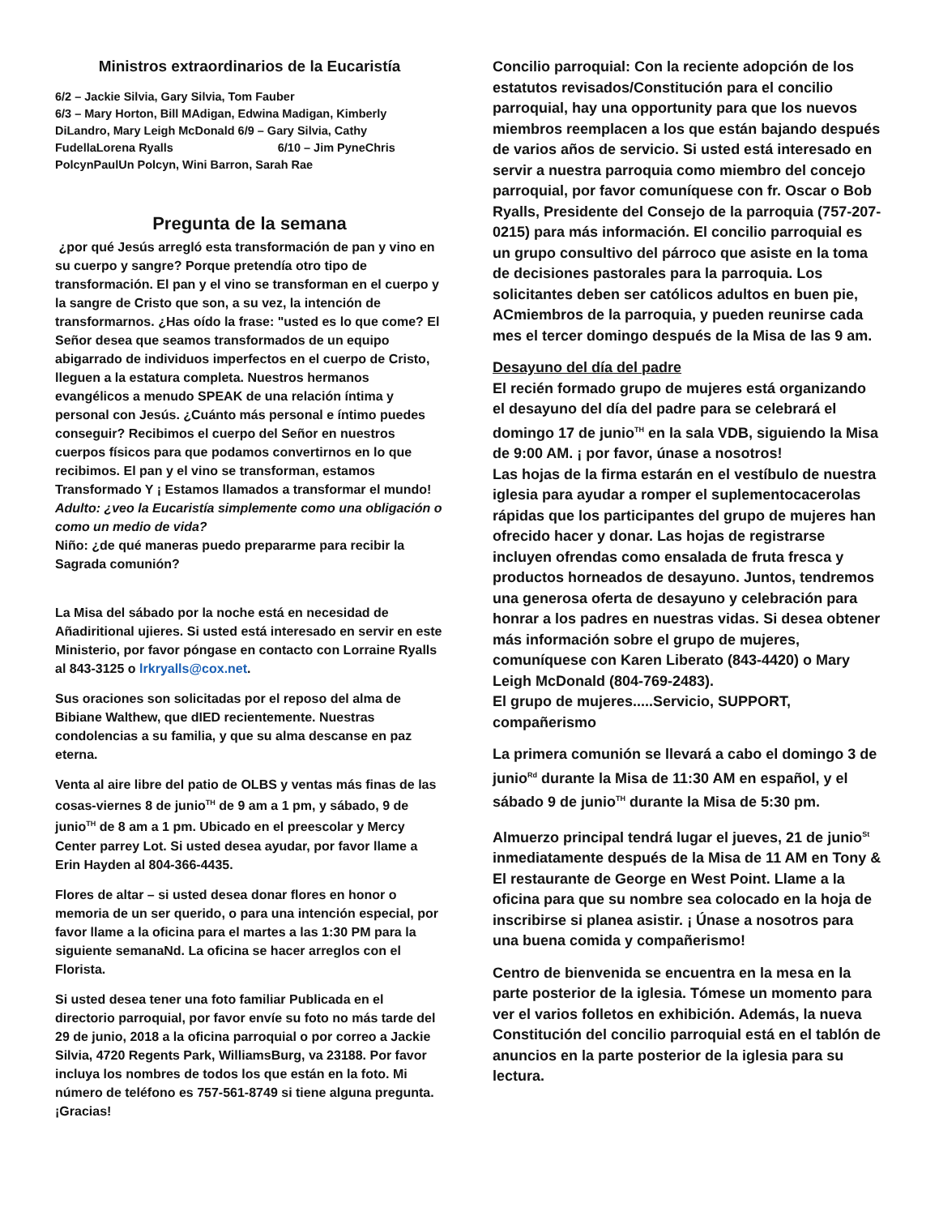Ministros extraordinarios de la Eucaristía
6/2 – Jackie Silvia, Gary Silvia, Tom Fauber
6/3 – Mary Horton, Bill MAdigan, Edwina Madigan, Kimberly DiLandro, Mary Leigh McDonald 6/9 – Gary Silvia, Cathy FudellaLorena Ryalls 6/10 – Jim PyneChris PolcynPaulUn Polcyn, Wini Barron, Sarah Rae
Pregunta de la semana
¿por qué Jesús arregló esta transformación de pan y vino en su cuerpo y sangre? Porque pretendía otro tipo de transformación. El pan y el vino se transforman en el cuerpo y la sangre de Cristo que son, a su vez, la intención de transformarnos. ¿Has oído la frase: "usted es lo que come? El Señor desea que seamos transformados de un equipo abigarrado de individuos imperfectos en el cuerpo de Cristo, lleguen a la estatura completa. Nuestros hermanos evangélicos a menudo SPEAK de una relación íntima y personal con Jesús. ¿Cuánto más personal e íntimo puedes conseguir? Recibimos el cuerpo del Señor en nuestros cuerpos físicos para que podamos convertirnos en lo que recibimos. El pan y el vino se transforman, estamos Transformado Y ¡ Estamos llamados a transformar el mundo!
Adulto: ¿veo la Eucaristía simplemente como una obligación o como un medio de vida?
Niño: ¿de qué maneras puedo prepararme para recibir la Sagrada comunión?
La Misa del sábado por la noche está en necesidad de Añadiritional ujieres. Si usted está interesado en servir en este Ministerio, por favor póngase en contacto con Lorraine Ryalls al 843-3125 o lrkryalls@cox.net.
Sus oraciones son solicitadas por el reposo del alma de Bibiane Walthew, que dIED recientemente. Nuestras condolencias a su familia, y que su alma descanse en paz eterna.
Venta al aire libre del patio de OLBS y ventas más finas de las cosas-viernes 8 de junio<sup>TH</sup> de 9 am a 1 pm, y sábado, 9 de junio<sup>TH</sup> de 8 am a 1 pm. Ubicado en el preescolar y Mercy Center parrey Lot. Si usted desea ayudar, por favor llame a Erin Hayden al 804-366-4435.
Flores de altar – si usted desea donar flores en honor o memoria de un ser querido, o para una intención especial, por favor llame a la oficina para el martes a las 1:30 PM para la siguiente semanaNd. La oficina se hacer arreglos con el Florista.
Si usted desea tener una foto familiar Publicada en el directorio parroquial, por favor envíe su foto no más tarde del 29 de junio, 2018 a la oficina parroquial o por correo a Jackie Silvia, 4720 Regents Park, WilliamsBurg, va 23188. Por favor incluya los nombres de todos los que están en la foto. Mi número de teléfono es 757-561-8749 si tiene alguna pregunta. ¡Gracias!
Concilio parroquial: Con la reciente adopción de los estatutos revisados/Constitución para el concilio parroquial, hay una opportunity para que los nuevos miembros reemplacen a los que están bajando después de varios años de servicio. Si usted está interesado en servir a nuestra parroquia como miembro del concejo parroquial, por favor comuníquese con fr. Oscar o Bob Ryalls, Presidente del Consejo de la parroquia (757-207-0215) para más información. El concilio parroquial es un grupo consultivo del párroco que asiste en la toma de decisiones pastorales para la parroquia. Los solicitantes deben ser católicos adultos en buen pie, ACmiembros de la parroquia, y pueden reunirse cada mes el tercer domingo después de la Misa de las 9 am.
Desayuno del día del padre
El recién formado grupo de mujeres está organizando el desayuno del día del padre para se celebrará el domingo 17 de junio<sup>TH</sup> en la sala VDB, siguiendo la Misa de 9:00 AM. ¡ por favor, únase a nosotros!
Las hojas de la firma estarán en el vestíbulo de nuestra iglesia para ayudar a romper el suplementocacerolas rápidas que los participantes del grupo de mujeres han ofrecido hacer y donar. Las hojas de registrarse incluyen ofrendas como ensalada de fruta fresca y productos horneados de desayuno. Juntos, tendremos una generosa oferta de desayuno y celebración para honrar a los padres en nuestras vidas. Si desea obtener más información sobre el grupo de mujeres, comuníquese con Karen Liberato (843-4420) o Mary Leigh McDonald (804-769-2483).
El grupo de mujeres.....Servicio, SUPPORT, compañerismo
La primera comunión se llevará a cabo el domingo 3 de junio<sup>Rd</sup> durante la Misa de 11:30 AM en español, y el sábado 9 de junio<sup>TH</sup> durante la Misa de 5:30 pm.
Almuerzo principal tendrá lugar el jueves, 21 de junio<sup>St</sup> inmediatamente después de la Misa de 11 AM en Tony & El restaurante de George en West Point. Llame a la oficina para que su nombre sea colocado en la hoja de inscribirse si planea asistir. ¡ Únase a nosotros para una buena comida y compañerismo!
Centro de bienvenida se encuentra en la mesa en la parte posterior de la iglesia. Tómese un momento para ver el varios folletos en exhibición. Además, la nueva Constitución del concilio parroquial está en el tablón de anuncios en la parte posterior de la iglesia para su lectura.